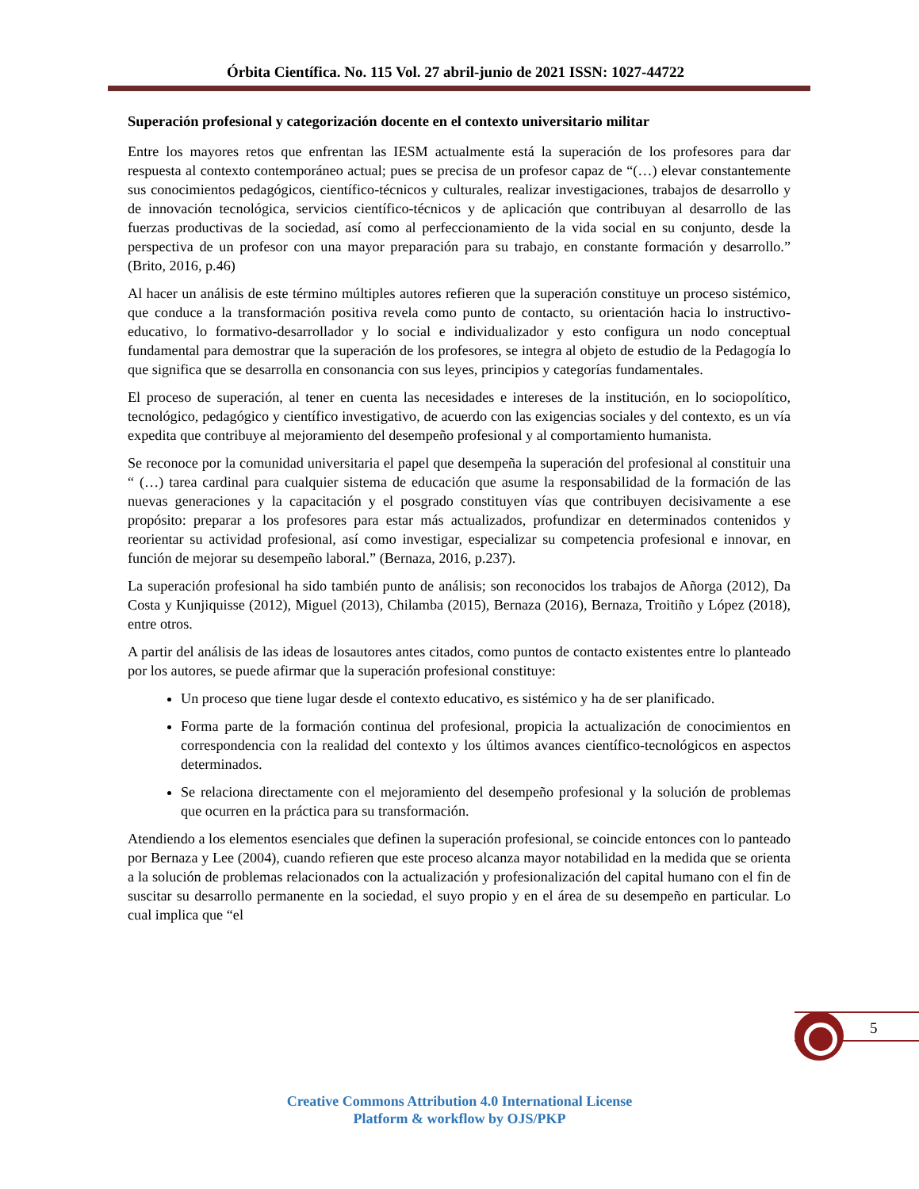Órbita Científica. No. 115 Vol. 27 abril-junio de 2021 ISSN: 1027-44722
Superación profesional y categorización docente en el contexto universitario militar
Entre los mayores retos que enfrentan las IESM actualmente está la superación de los profesores para dar respuesta al contexto contemporáneo actual; pues se precisa de un profesor capaz de “(…) elevar constantemente sus conocimientos pedagógicos, científico-técnicos y culturales, realizar investigaciones, trabajos de desarrollo y de innovación tecnológica, servicios científico-técnicos y de aplicación que contribuyan al desarrollo de las fuerzas productivas de la sociedad, así como al perfeccionamiento de la vida social en su conjunto, desde la perspectiva de un profesor con una mayor preparación para su trabajo, en constante formación y desarrollo.” (Brito, 2016, p.46)
Al hacer un análisis de este término múltiples autores refieren que la superación constituye un proceso sistémico, que conduce a la transformación positiva revela como punto de contacto, su orientación hacia lo instructivo-educativo, lo formativo-desarrollador y lo social e individualizador y esto configura un nodo conceptual fundamental para demostrar que la superación de los profesores, se integra al objeto de estudio de la Pedagogía lo que significa que se desarrolla en consonancia con sus leyes, principios y categorías fundamentales.
El proceso de superación, al tener en cuenta las necesidades e intereses de la institución, en lo sociopolítico, tecnológico, pedagógico y científico investigativo, de acuerdo con las exigencias sociales y del contexto, es un vía expedita que contribuye al mejoramiento del desempeño profesional y al comportamiento humanista.
Se reconoce por la comunidad universitaria el papel que desempeña la superación del profesional al constituir una “ (…) tarea cardinal para cualquier sistema de educación que asume la responsabilidad de la formación de las nuevas generaciones y la capacitación y el posgrado constituyen vías que contribuyen decisivamente a ese propósito: preparar a los profesores para estar más actualizados, profundizar en determinados contenidos y reorientar su actividad profesional, así como investigar, especializar su competencia profesional e innovar, en función de mejorar su desempeño laboral.” (Bernaza, 2016, p.237).
La superación profesional ha sido también punto de análisis; son reconocidos los trabajos de Añorga (2012), Da Costa y Kunjiquisse (2012), Miguel (2013), Chilamba (2015), Bernaza (2016), Bernaza, Troitiño y López (2018), entre otros.
A partir del análisis de las ideas de losautores antes citados, como puntos de contacto existentes entre lo planteado por los autores, se puede afirmar que la superación profesional constituye:
Un proceso que tiene lugar desde el contexto educativo, es sistémico y ha de ser planificado.
Forma parte de la formación continua del profesional, propicia la actualización de conocimientos en correspondencia con la realidad del contexto y los últimos avances científico-tecnológicos en aspectos determinados.
Se relaciona directamente con el mejoramiento del desempeño profesional y la solución de problemas que ocurren en la práctica para su transformación.
Atendiendo a los elementos esenciales que definen la superación profesional, se coincide entonces con lo panteado por Bernaza y Lee (2004), cuando refieren que este proceso alcanza mayor notabilidad en la medida que se orienta a la solución de problemas relacionados con la actualización y profesionalización del capital humano con el fin de suscitar su desarrollo permanente en la sociedad, el suyo propio y en el área de su desempeño en particular. Lo cual implica que “el
5
Creative Commons Attribution 4.0 International License
Platform & workflow by OJS/PKP